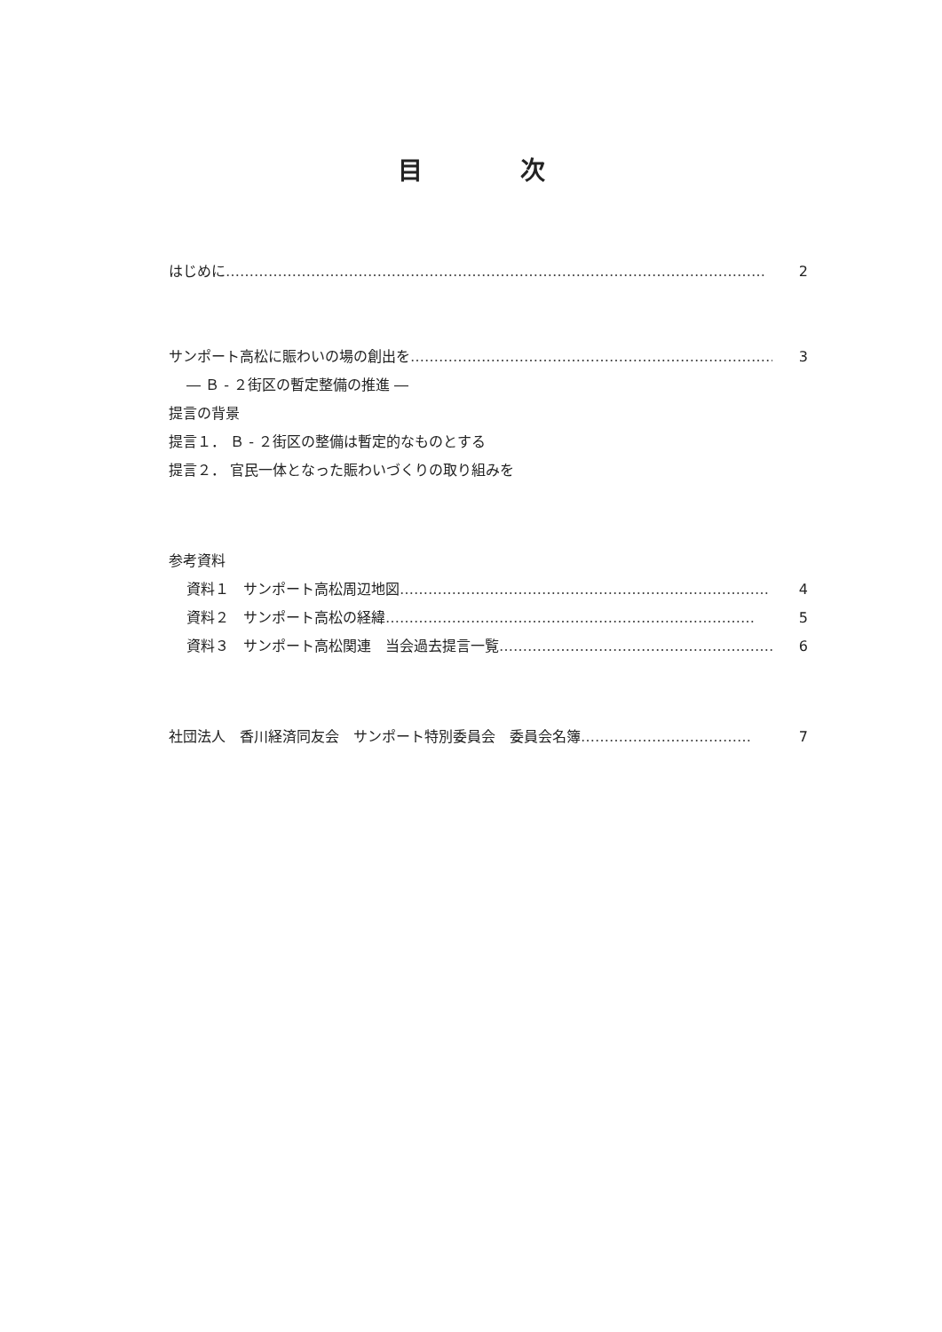目次
はじめに …………………………………………………………………………………………………… 2
サンポート高松に賑わいの場の創出を …………………………………………………………………… 3
― Ｂ - ２街区の暫定整備の推進 ―
提言の背景
提言１． Ｂ - ２街区の整備は暫定的なものとする
提言２． 官民一体となった賑わいづくりの取り組みを
参考資料
資料１　サンポート高松周辺地図 …………………………………………………………………… 4
資料２　サンポート高松の経緯 …………………………………………………………………… 5
資料３　サンポート高松関連　当会過去提言一覧 …………………………………………………… 6
社団法人　香川経済同友会　サンポート特別委員会　委員会名簿 ……………………………… 7